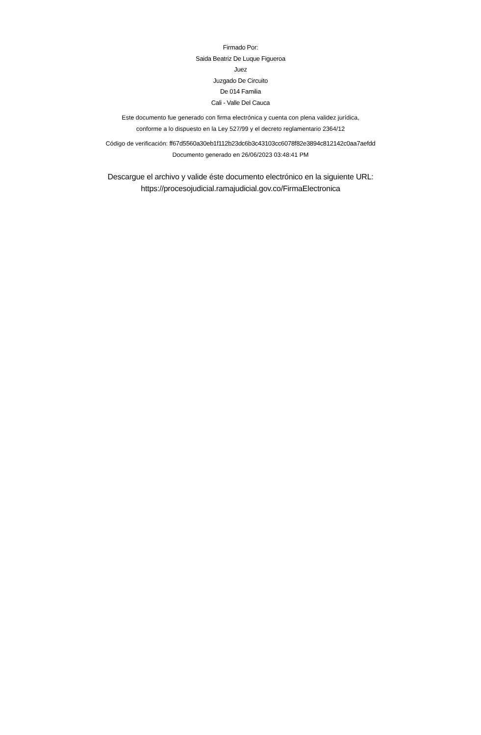Firmado Por:
Saida Beatriz De Luque Figueroa
Juez
Juzgado De Circuito
De 014 Familia
Cali - Valle Del Cauca
Este documento fue generado con firma electrónica y cuenta con plena validez jurídica,
conforme a lo dispuesto en la Ley 527/99 y el decreto reglamentario 2364/12
Código de verificación: ff67d5560a30eb1f112b23dc6b3c43103cc6078f82e3894c812142c0aa7aefdd
Documento generado en 26/06/2023 03:48:41 PM
Descargue el archivo y valide éste documento electrónico en la siguiente URL:
https://procesojudicial.ramajudicial.gov.co/FirmaElectronica